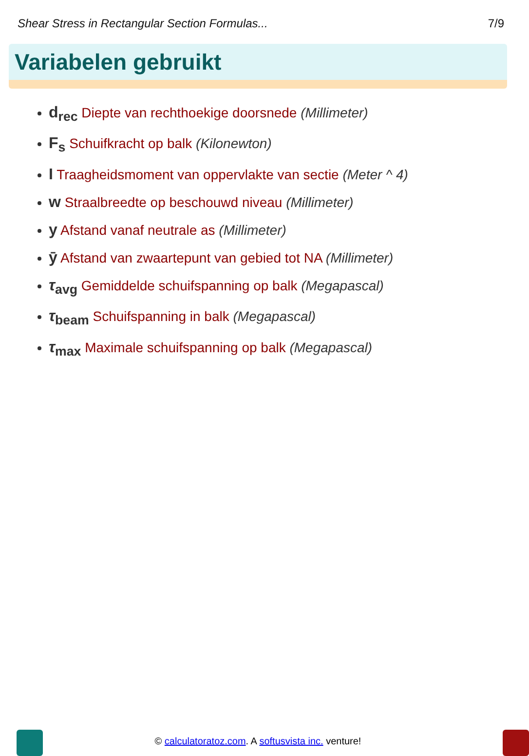Shear Stress in Rectangular Section Formulas... 7/9
Variabelen gebruikt
d<sub>rec</sub> Diepte van rechthoekige doorsnede (Millimeter)
F<sub>s</sub> Schuifkracht op balk (Kilonewton)
I Traagheidsmoment van oppervlakte van sectie (Meter ^ 4)
w Straalbreedte op beschouwd niveau (Millimeter)
y Afstand vanaf neutrale as (Millimeter)
ȳ Afstand van zwaartepunt van gebied tot NA (Millimeter)
τ<sub>avg</sub> Gemiddelde schuifspanning op balk (Megapascal)
τ<sub>beam</sub> Schuifspanning in balk (Megapascal)
τ<sub>max</sub> Maximale schuifspanning op balk (Megapascal)
© calculatoratoz.com. A softusvista inc. venture!